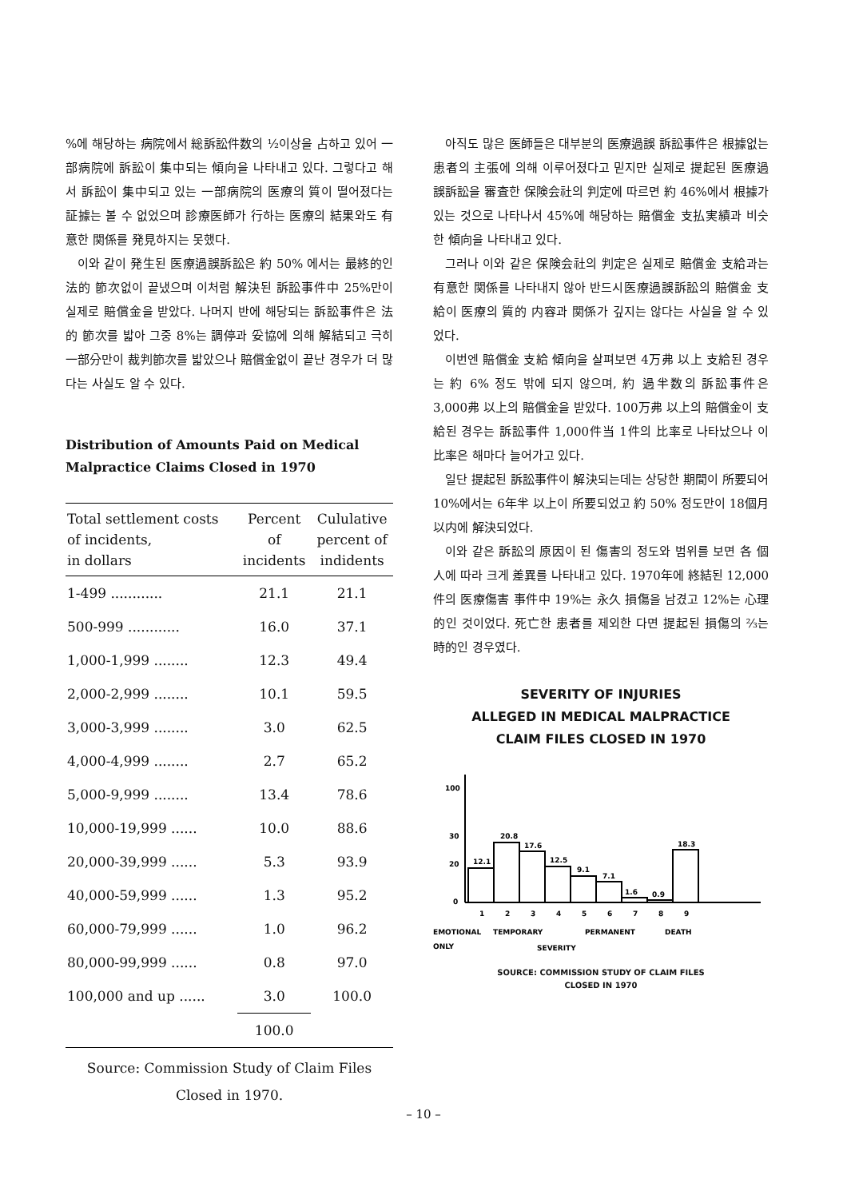%에 해당하는 病院에서 総訴訟件数의 ½이상을 占하고 있어 一部病院에 訴訟이 集中되는 傾向을 나타내고 있다. 그렇다고 해서 訴訟이 集中되고 있는 一部病院의 医療의 質이 떨어졌다는 証據는 볼 수 없었으며 診療医師가 行하는 医療의 結果와도 有意한 関係를 発見하지는 못했다.
이와 같이 発生된 医療過誤訴訟은 約 50% 에서는 最終的인 法的 節次없이 끝냈으며 이처럼 解決된 訴訟事件中 25%만이 실제로 賠償金을 받았다. 나머지 반에 해당되는 訴訟事件은 法的 節次를 밟아 그중 8%는 調停과 妥協에 의해 解結되고 극히 一部分만이 裁判節次를 밟았으나 賠償金없이 끝난 경우가 더 많다는 사실도 알 수 있다.
Distribution of Amounts Paid on Medical Malpractice Claims Closed in 1970
| Total settlement costs of incidents, in dollars | Percent of incidents | Cululative percent of indidents |
| --- | --- | --- |
| 1-499 ............ | 21.1 | 21.1 |
| 500-999 ............ | 16.0 | 37.1 |
| 1,000-1,999 ........ | 12.3 | 49.4 |
| 2,000-2,999 ........ | 10.1 | 59.5 |
| 3,000-3,999 ........ | 3.0 | 62.5 |
| 4,000-4,999 ........ | 2.7 | 65.2 |
| 5,000-9,999 ........ | 13.4 | 78.6 |
| 10,000-19,999 ...... | 10.0 | 88.6 |
| 20,000-39,999 ...... | 5.3 | 93.9 |
| 40,000-59,999 ...... | 1.3 | 95.2 |
| 60,000-79,999 ...... | 1.0 | 96.2 |
| 80,000-99,999 ...... | 0.8 | 97.0 |
| 100,000 and up ...... | 3.0 | 100.0 |
| | 100.0 | |
Source: Commission Study of Claim Files
Closed in 1970.
아직도 많은 医師들은 대부분의 医療過誤 訴訟事件은 根據없는 患者의 主張에 의해 이루어졌다고 믿지만 실제로 提起된 医療過誤訴訟을 審査한 保険会社의 判定에 따르면 約 46%에서 根據가 있는 것으로 나타나서 45%에 해당하는 賠償金 支払実績과 비슷한 傾向을 나타내고 있다.
그러나 이와 같은 保険会社의 判定은 실제로 賠償金 支給과는 有意한 関係를 나타내지 않아 반드시医療過誤訴訟의 賠償金 支給이 医療의 質的 内容과 関係가 깊지는 않다는 사실을 알 수 있었다.
이번엔 賠償金 支給 傾向을 살펴보면 4万弗 以上 支給된 경우는 約 6% 정도 밖에 되지 않으며, 約 過半数의 訴訟事件은 3,000弗 以上의 賠償金을 받았다. 100万弗 以上의 賠償金이 支給된 경우는 訴訟事件 1,000件当 1件의 比率로 나타났으나 이 比率은 해마다 늘어가고 있다.
일단 提起된 訴訟事件이 解決되는데는 상당한 期間이 所要되어 10%에서는 6年半 以上이 所要되었고 約 50% 정도만이 18個月 以内에 解決되었다.
이와 같은 訴訟의 原因이 된 傷害의 정도와 범위를 보면 各 個人에 따라 크게 差異를 나타내고 있다. 1970年에 終結된 12,000件의 医療傷害 事件中 19%는 永久 損傷을 남겼고 12%는 心理的인 것이었다. 死亡한 患者를 제외한 다면 提起된 損傷의 ⅔는 時的인 경우였다.
SEVERITY OF INJURIES
ALLEGED IN MEDICAL MALPRACTICE
CLAIM FILES CLOSED IN 1970
100
30
20
0
12.1
20.8
17.6
12.5
9.1
7.1
1.6
0.9
18.3
1
2
3
4
5
6
7
8
9
EMOTIONAL
TEMPORARY
PERMANENT
DEATH
ONLY
SEVERITY
SOURCE: COMMISSION STUDY OF CLAIM FILES
CLOSED IN 1970
– 10 –